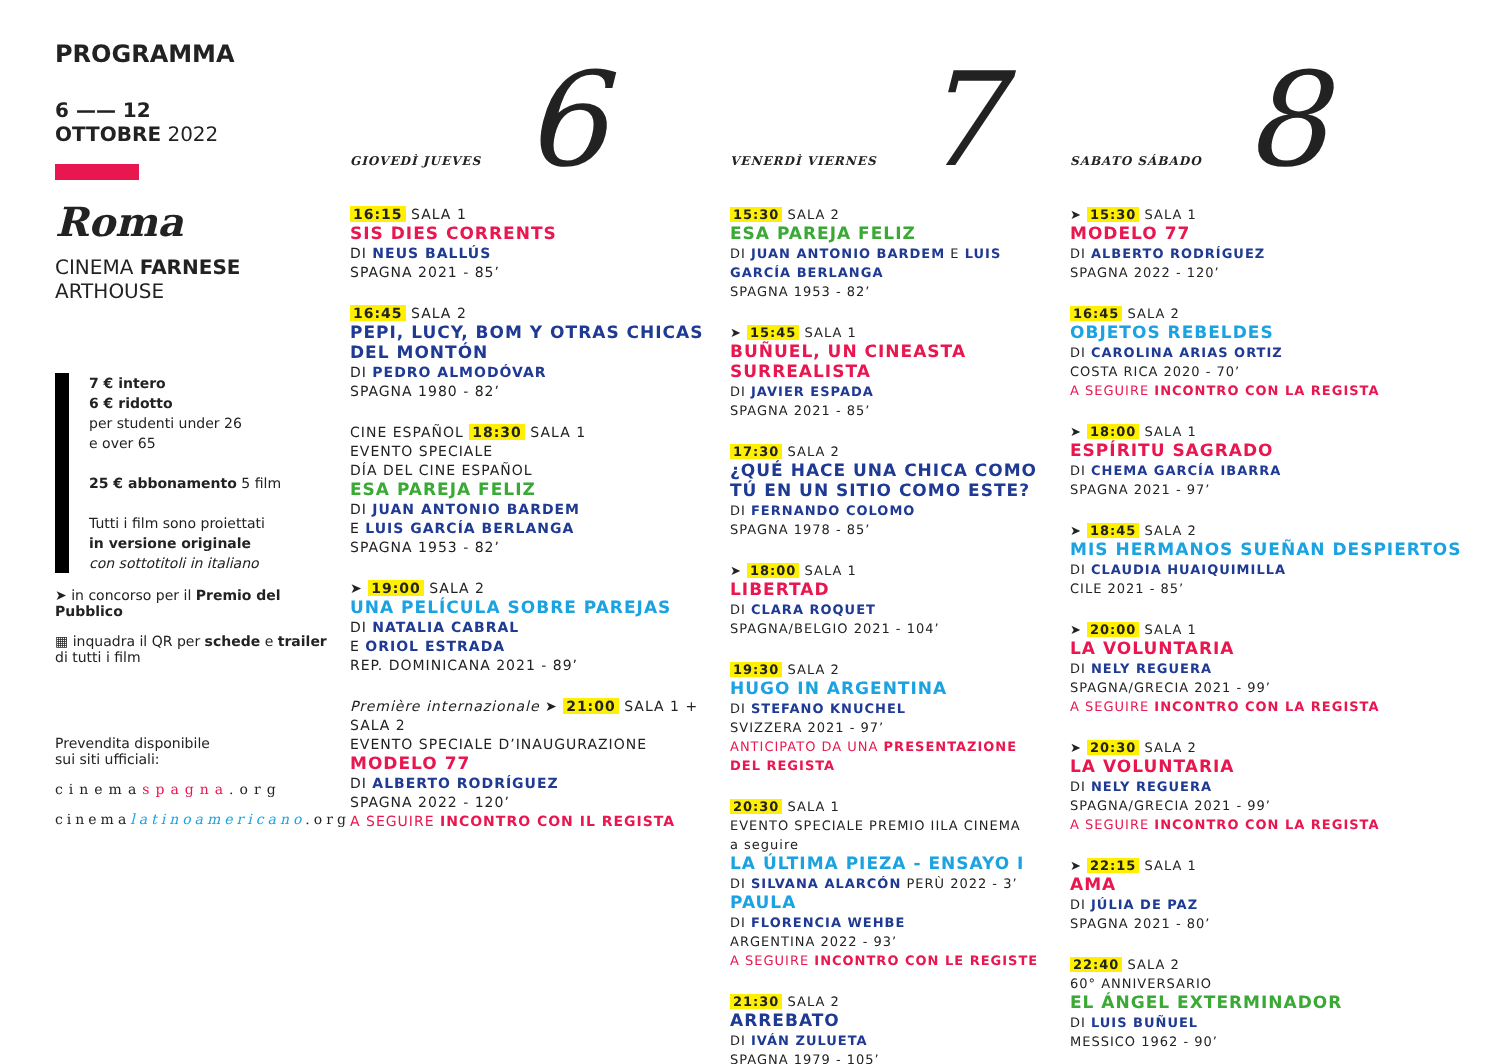PROGRAMMA
6 —— 12
OTTOBRE 2022
Roma
CINEMA FARNESE
ARTHOUSE
7 € intero
6 € ridotto
per studenti under 26
e over 65
25 € abbonamento 5 film
Tutti i film sono proiettati
in versione originale
con sottotitoli in italiano
➤ in concorso per il Premio del Pubblico
▦ inquadra il QR per schede e trailer di tutti i film
Prevendita disponibile
sui siti ufficiali:
cinemaspagna.org
cinemalatinoamericano.org
GIOVEDÌ JUEVES 6
16:15 SALA 1
SIS DIES CORRENTS
DI NEUS BALLÚS
SPAGNA 2021 - 85’
16:45 SALA 2
PEPI, LUCY, BOM Y OTRAS CHICAS DEL MONTÓN
DI PEDRO ALMODÓVAR
SPAGNA 1980 - 82’
CINE ESPAÑOL 18:30 SALA 1
EVENTO SPECIALE
DÍA DEL CINE ESPAÑOL
ESA PAREJA FELIZ
DI JUAN ANTONIO BARDEM
E LUIS GARCÍA BERLANGA
SPAGNA 1953 - 82’
➤ 19:00 SALA 2
UNA PELÍCULA SOBRE PAREJAS
DI NATALIA CABRAL
E ORIOL ESTRADA
REP. DOMINICANA 2021 - 89’
Première internazionale ➤ 21:00 SALA 1 + SALA 2
EVENTO SPECIALE D’INAUGURAZIONE
MODELO 77
DI ALBERTO RODRÍGUEZ
SPAGNA 2022 - 120’
A SEGUIRE INCONTRO CON IL REGISTA
VENERDÌ VIERNES 7
15:30 SALA 2
ESA PAREJA FELIZ
DI JUAN ANTONIO BARDEM E LUIS GARCÍA BERLANGA
SPAGNA 1953 - 82’
➤ 15:45 SALA 1
BUÑUEL, UN CINEASTA SURREALISTA
DI JAVIER ESPADA
SPAGNA 2021 - 85’
17:30 SALA 2
¿QUÉ HACE UNA CHICA COMO TÚ EN UN SITIO COMO ESTE? DI FERNANDO COLOMO
SPAGNA 1978 - 85’
➤ 18:00 SALA 1
LIBERTAD
DI CLARA ROQUET
SPAGNA/BELGIO 2021 - 104’
19:30 SALA 2
HUGO IN ARGENTINA
DI STEFANO KNUCHEL
SVIZZERA 2021 - 97’
ANTICIPATO DA UNA PRESENTAZIONE DEL REGISTA
20:30 SALA 1
EVENTO SPECIALE PREMIO IILA CINEMA
a seguire
LA ÚLTIMA PIEZA - ENSAYO I
DI SILVANA ALARCÓN PERÙ 2022 - 3’
PAULA
DI FLORENCIA WEHBE
ARGENTINA 2022 - 93’
A SEGUIRE INCONTRO CON LE REGISTE
21:30 SALA 2
ARREBATO
DI IVÁN ZULUETA
SPAGNA 1979 - 105’
SABATO SÁBADO 8
➤ 15:30 SALA 1
MODELO 77
DI ALBERTO RODRÍGUEZ
SPAGNA 2022 - 120’
16:45 SALA 2
OBJETOS REBELDES
DI CAROLINA ARIAS ORTIZ
COSTA RICA 2020 - 70’
A SEGUIRE INCONTRO CON LA REGISTA
➤ 18:00 SALA 1
ESPÍRITU SAGRADO
DI CHEMA GARCÍA IBARRA
SPAGNA 2021 - 97’
➤ 18:45 SALA 2
MIS HERMANOS SUEÑAN DESPIERTOS
DI CLAUDIA HUAIQUIMILLA
CILE 2021 - 85’
➤ 20:00 SALA 1
LA VOLUNTARIA
DI NELY REGUERA
SPAGNA/GRECIA 2021 - 99’
A SEGUIRE INCONTRO CON LA REGISTA
➤ 20:30 SALA 2
LA VOLUNTARIA
DI NELY REGUERA
SPAGNA/GRECIA 2021 - 99’
A SEGUIRE INCONTRO CON LA REGISTA
➤ 22:15 SALA 1
AMA
DI JÚLIA DE PAZ
SPAGNA 2021 - 80’
22:40 SALA 2
60° ANNIVERSARIO
EL ÁNGEL EXTERMINADOR
DI LUIS BUÑUEL
MESSICO 1962 - 90’